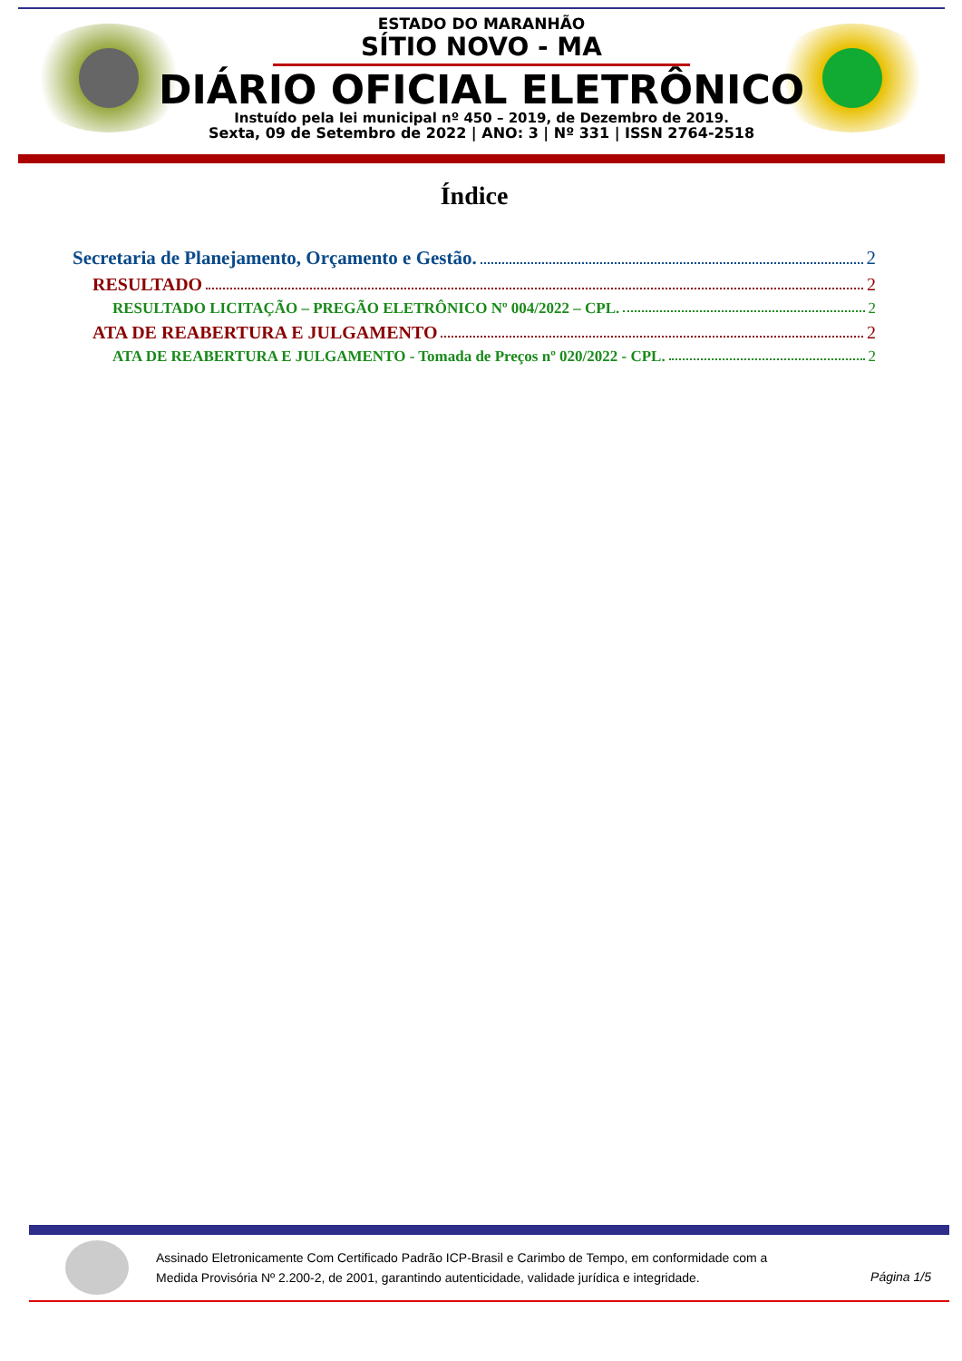ESTADO DO MARANHÃO
SÍTIO NOVO - MA
DIÁRIO OFICIAL ELETRÔNICO
Instuído pela lei municipal nº 450 – 2019, de Dezembro de 2019.
Sexta, 09 de Setembro de 2022 | ANO: 3 | Nº 331 | ISSN 2764-2518
Índice
Secretaria de Planejamento, Orçamento e Gestão. 2
RESULTADO 2
RESULTADO LICITAÇÃO – PREGÃO ELETRÔNICO Nº 004/2022 – CPL. 2
ATA DE REABERTURA E JULGAMENTO 2
ATA DE REABERTURA E JULGAMENTO - Tomada de Preços nº 020/2022 - CPL. 2
Assinado Eletronicamente Com Certificado Padrão ICP-Brasil e Carimbo de Tempo, em conformidade com a
Medida Provisória Nº 2.200-2, de 2001, garantindo autenticidade, validade jurídica e integridade.
Página 1/5